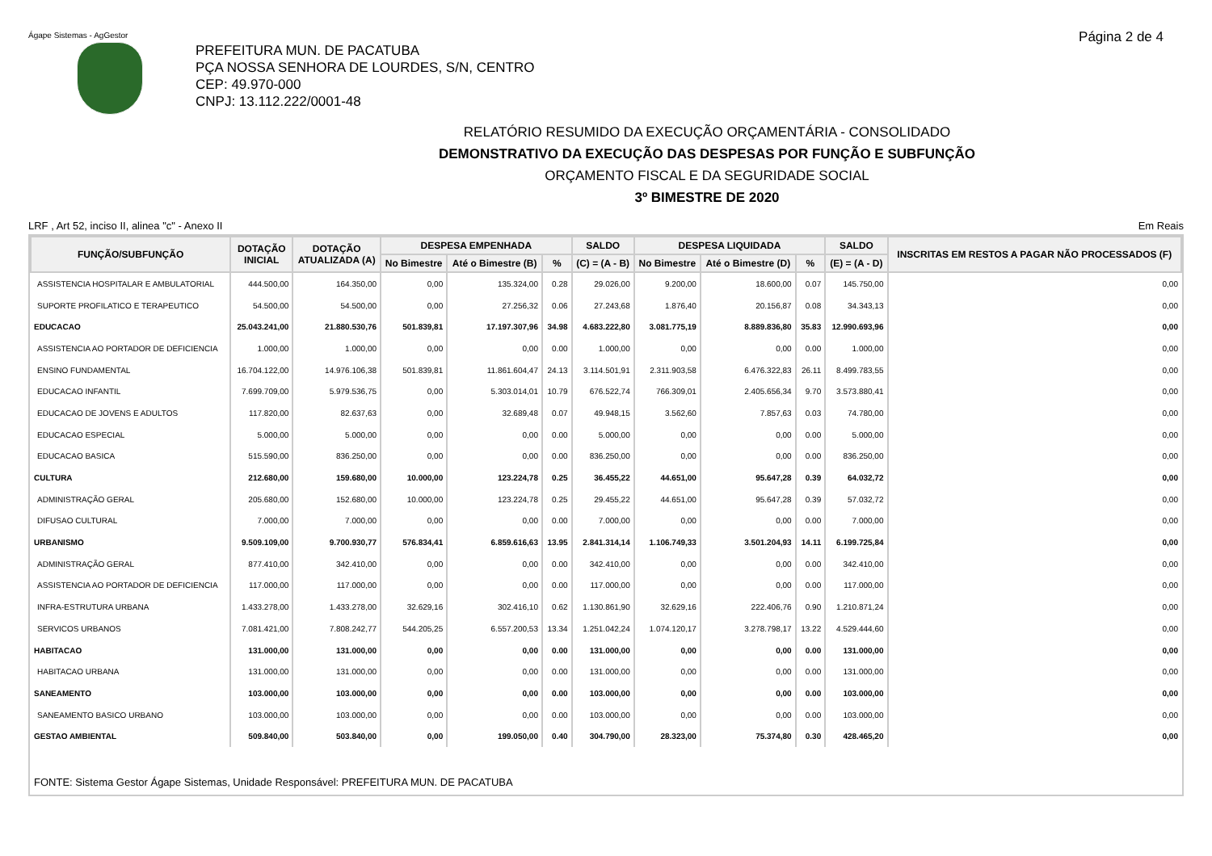Ágape Sistemas - AgGestor
Página 2 de 4
PREFEITURA MUN. DE PACATUBA
PÇA NOSSA SENHORA DE LOURDES, S/N, CENTRO
CEP: 49.970-000
CNPJ: 13.112.222/0001-48
RELATÓRIO RESUMIDO DA EXECUÇÃO ORÇAMENTÁRIA - CONSOLIDADO
DEMONSTRATIVO DA EXECUÇÃO DAS DESPESAS POR FUNÇÃO E SUBFUNÇÃO
ORÇAMENTO FISCAL E DA SEGURIDADE SOCIAL
3º BIMESTRE DE 2020
LRF , Art 52, inciso II, alinea "c" - Anexo II Em Reais
| FUNÇÃO/SUBFUNÇÃO | DOTAÇÃO INICIAL | DOTAÇÃO ATUALIZADA (A) | DESPESA EMPENHADA | | | SALDO | DESPESA LIQUIDADA | | | SALDO | INSCRITAS EM RESTOS A PAGAR NÃO PROCESSADOS (F) |
| --- | --- | --- | --- | --- | --- | --- | --- | --- | --- | --- | --- |
| | | | No Bimestre | Até o Bimestre (B) | % | (C) = (A - B) | No Bimestre | Até o Bimestre (D) | % | (E) = (A - D) | |
| ASSISTENCIA HOSPITALAR E AMBULATORIAL | 444.500,00 | 164.350,00 | 0,00 | 135.324,00 | 0.28 | 29.026,00 | 9.200,00 | 18.600,00 | 0.07 | 145.750,00 | 0,00 |
| SUPORTE PROFILATICO E TERAPEUTICO | 54.500,00 | 54.500,00 | 0,00 | 27.256,32 | 0.06 | 27.243,68 | 1.876,40 | 20.156,87 | 0.08 | 34.343,13 | 0,00 |
| EDUCACAO | 25.043.241,00 | 21.880.530,76 | 501.839,81 | 17.197.307,96 | 34.98 | 4.683.222,80 | 3.081.775,19 | 8.889.836,80 | 35.83 | 12.990.693,96 | 0,00 |
| ASSISTENCIA AO PORTADOR DE DEFICIENCIA | 1.000,00 | 1.000,00 | 0,00 | 0,00 | 0.00 | 1.000,00 | 0,00 | 0,00 | 0.00 | 1.000,00 | 0,00 |
| ENSINO FUNDAMENTAL | 16.704.122,00 | 14.976.106,38 | 501.839,81 | 11.861.604,47 | 24.13 | 3.114.501,91 | 2.311.903,58 | 6.476.322,83 | 26.11 | 8.499.783,55 | 0,00 |
| EDUCACAO INFANTIL | 7.699.709,00 | 5.979.536,75 | 0,00 | 5.303.014,01 | 10.79 | 676.522,74 | 766.309,01 | 2.405.656,34 | 9.70 | 3.573.880,41 | 0,00 |
| EDUCACAO DE JOVENS E ADULTOS | 117.820,00 | 82.637,63 | 0,00 | 32.689,48 | 0.07 | 49.948,15 | 3.562,60 | 7.857,63 | 0.03 | 74.780,00 | 0,00 |
| EDUCACAO ESPECIAL | 5.000,00 | 5.000,00 | 0,00 | 0,00 | 0.00 | 5.000,00 | 0,00 | 0,00 | 0.00 | 5.000,00 | 0,00 |
| EDUCACAO BASICA | 515.590,00 | 836.250,00 | 0,00 | 0,00 | 0.00 | 836.250,00 | 0,00 | 0,00 | 0.00 | 836.250,00 | 0,00 |
| CULTURA | 212.680,00 | 159.680,00 | 10.000,00 | 123.224,78 | 0.25 | 36.455,22 | 44.651,00 | 95.647,28 | 0.39 | 64.032,72 | 0,00 |
| ADMINISTRAÇÃO GERAL | 205.680,00 | 152.680,00 | 10.000,00 | 123.224,78 | 0.25 | 29.455,22 | 44.651,00 | 95.647,28 | 0.39 | 57.032,72 | 0,00 |
| DIFUSAO CULTURAL | 7.000,00 | 7.000,00 | 0,00 | 0,00 | 0.00 | 7.000,00 | 0,00 | 0,00 | 0.00 | 7.000,00 | 0,00 |
| URBANISMO | 9.509.109,00 | 9.700.930,77 | 576.834,41 | 6.859.616,63 | 13.95 | 2.841.314,14 | 1.106.749,33 | 3.501.204,93 | 14.11 | 6.199.725,84 | 0,00 |
| ADMINISTRAÇÃO GERAL | 877.410,00 | 342.410,00 | 0,00 | 0,00 | 0.00 | 342.410,00 | 0,00 | 0,00 | 0.00 | 342.410,00 | 0,00 |
| ASSISTENCIA AO PORTADOR DE DEFICIENCIA | 117.000,00 | 117.000,00 | 0,00 | 0,00 | 0.00 | 117.000,00 | 0,00 | 0,00 | 0.00 | 117.000,00 | 0,00 |
| INFRA-ESTRUTURA URBANA | 1.433.278,00 | 1.433.278,00 | 32.629,16 | 302.416,10 | 0.62 | 1.130.861,90 | 32.629,16 | 222.406,76 | 0.90 | 1.210.871,24 | 0,00 |
| SERVICOS URBANOS | 7.081.421,00 | 7.808.242,77 | 544.205,25 | 6.557.200,53 | 13.34 | 1.251.042,24 | 1.074.120,17 | 3.278.798,17 | 13.22 | 4.529.444,60 | 0,00 |
| HABITACAO | 131.000,00 | 131.000,00 | 0,00 | 0,00 | 0.00 | 131.000,00 | 0,00 | 0,00 | 0.00 | 131.000,00 | 0,00 |
| HABITACAO URBANA | 131.000,00 | 131.000,00 | 0,00 | 0,00 | 0.00 | 131.000,00 | 0,00 | 0,00 | 0.00 | 131.000,00 | 0,00 |
| SANEAMENTO | 103.000,00 | 103.000,00 | 0,00 | 0,00 | 0.00 | 103.000,00 | 0,00 | 0,00 | 0.00 | 103.000,00 | 0,00 |
| SANEAMENTO BASICO URBANO | 103.000,00 | 103.000,00 | 0,00 | 0,00 | 0.00 | 103.000,00 | 0,00 | 0,00 | 0.00 | 103.000,00 | 0,00 |
| GESTAO AMBIENTAL | 509.840,00 | 503.840,00 | 0,00 | 199.050,00 | 0.40 | 304.790,00 | 28.323,00 | 75.374,80 | 0.30 | 428.465,20 | 0,00 |
FONTE: Sistema Gestor Ágape Sistemas, Unidade Responsável: PREFEITURA MUN. DE PACATUBA